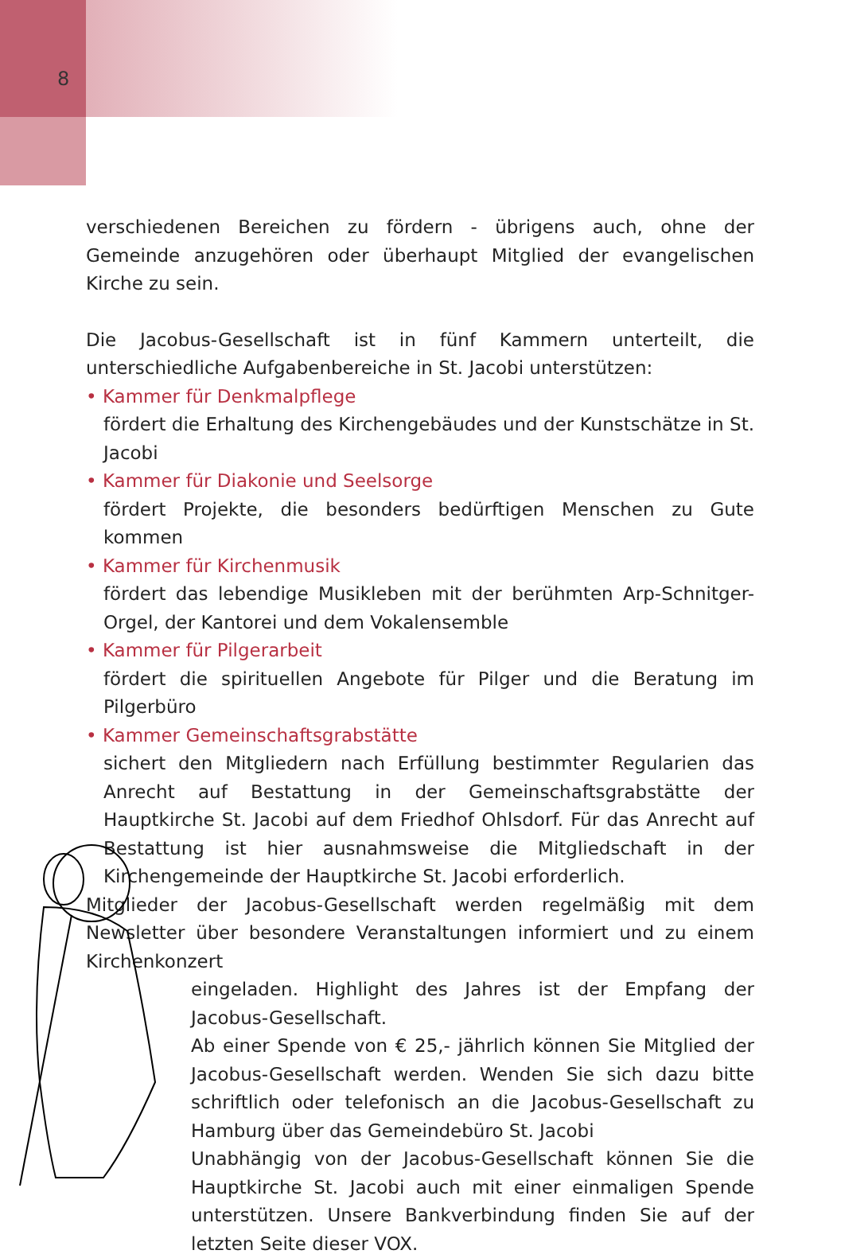8
verschiedenen Bereichen zu fördern - übrigens auch, ohne der Gemeinde anzugehören oder überhaupt Mitglied der evangelischen Kirche zu sein.
Die Jacobus-Gesellschaft ist in fünf Kammern unterteilt, die unterschiedliche Aufgabenbereiche in St. Jacobi unterstützen:
• Kammer für Denkmalpflege
fördert die Erhaltung des Kirchengebäudes und der Kunstschätze in St. Jacobi
• Kammer für Diakonie und Seelsorge
fördert Projekte, die besonders bedürftigen Menschen zu Gute kommen
• Kammer für Kirchenmusik
fördert das lebendige Musikleben mit der berühmten Arp-Schnitger-Orgel, der Kantorei und dem Vokalensemble
• Kammer für Pilgerarbeit
fördert die spirituellen Angebote für Pilger und die Beratung im Pilgerbüro
• Kammer Gemeinschaftsgrabstätte
sichert den Mitgliedern nach Erfüllung bestimmter Regularien das Anrecht auf Bestattung in der Gemeinschaftsgrabstätte der Hauptkirche St. Jacobi auf dem Friedhof Ohlsdorf. Für das Anrecht auf Bestattung ist hier ausnahmsweise die Mitgliedschaft in der Kirchengemeinde der Hauptkirche St. Jacobi erforderlich.
Mitglieder der Jacobus-Gesellschaft werden regelmäßig mit dem Newsletter über besondere Veranstaltungen informiert und zu einem Kirchenkonzert
eingeladen. Highlight des Jahres ist der Empfang der Jacobus-Gesellschaft.
Ab einer Spende von € 25,- jährlich können Sie Mitglied der Jacobus-Gesellschaft werden. Wenden Sie sich dazu bitte schriftlich oder telefonisch an die Jacobus-Gesellschaft zu Hamburg über das Gemeindebüro St. Jacobi
Unabhängig von der Jacobus-Gesellschaft können Sie die Hauptkirche St. Jacobi auch mit einer einmaligen Spende unterstützen. Unsere Bankverbindung finden Sie auf der letzten Seite dieser VOX.